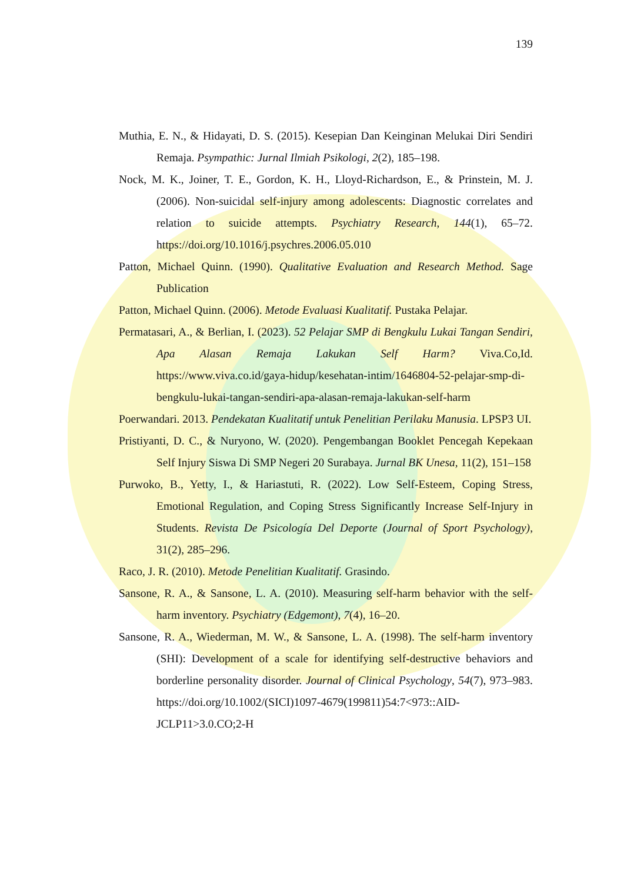139
Muthia, E. N., & Hidayati, D. S. (2015). Kesepian Dan Keinginan Melukai Diri Sendiri Remaja. Psympathic: Jurnal Ilmiah Psikologi, 2(2), 185–198.
Nock, M. K., Joiner, T. E., Gordon, K. H., Lloyd-Richardson, E., & Prinstein, M. J. (2006). Non-suicidal self-injury among adolescents: Diagnostic correlates and relation to suicide attempts. Psychiatry Research, 144(1), 65–72. https://doi.org/10.1016/j.psychres.2006.05.010
Patton, Michael Quinn. (1990). Qualitative Evaluation and Research Method. Sage Publication
Patton, Michael Quinn. (2006). Metode Evaluasi Kualitatif. Pustaka Pelajar.
Permatasari, A., & Berlian, I. (2023). 52 Pelajar SMP di Bengkulu Lukai Tangan Sendiri, Apa Alasan Remaja Lakukan Self Harm? Viva.Co,Id. https://www.viva.co.id/gaya-hidup/kesehatan-intim/1646804-52-pelajar-smp-di-bengkulu-lukai-tangan-sendiri-apa-alasan-remaja-lakukan-self-harm
Poerwandari. 2013. Pendekatan Kualitatif untuk Penelitian Perilaku Manusia. LPSP3 UI.
Pristiyanti, D. C., & Nuryono, W. (2020). Pengembangan Booklet Pencegah Kepekaan Self Injury Siswa Di SMP Negeri 20 Surabaya. Jurnal BK Unesa, 11(2), 151–158
Purwoko, B., Yetty, I., & Hariastuti, R. (2022). Low Self-Esteem, Coping Stress, Emotional Regulation, and Coping Stress Significantly Increase Self-Injury in Students. Revista De Psicología Del Deporte (Journal of Sport Psychology), 31(2), 285–296.
Raco, J. R. (2010). Metode Penelitian Kualitatif. Grasindo.
Sansone, R. A., & Sansone, L. A. (2010). Measuring self-harm behavior with the self-harm inventory. Psychiatry (Edgemont), 7(4), 16–20.
Sansone, R. A., Wiederman, M. W., & Sansone, L. A. (1998). The self-harm inventory (SHI): Development of a scale for identifying self-destructive behaviors and borderline personality disorder. Journal of Clinical Psychology, 54(7), 973–983. https://doi.org/10.1002/(SICI)1097-4679(199811)54:7<973::AID-JCLP11>3.0.CO;2-H